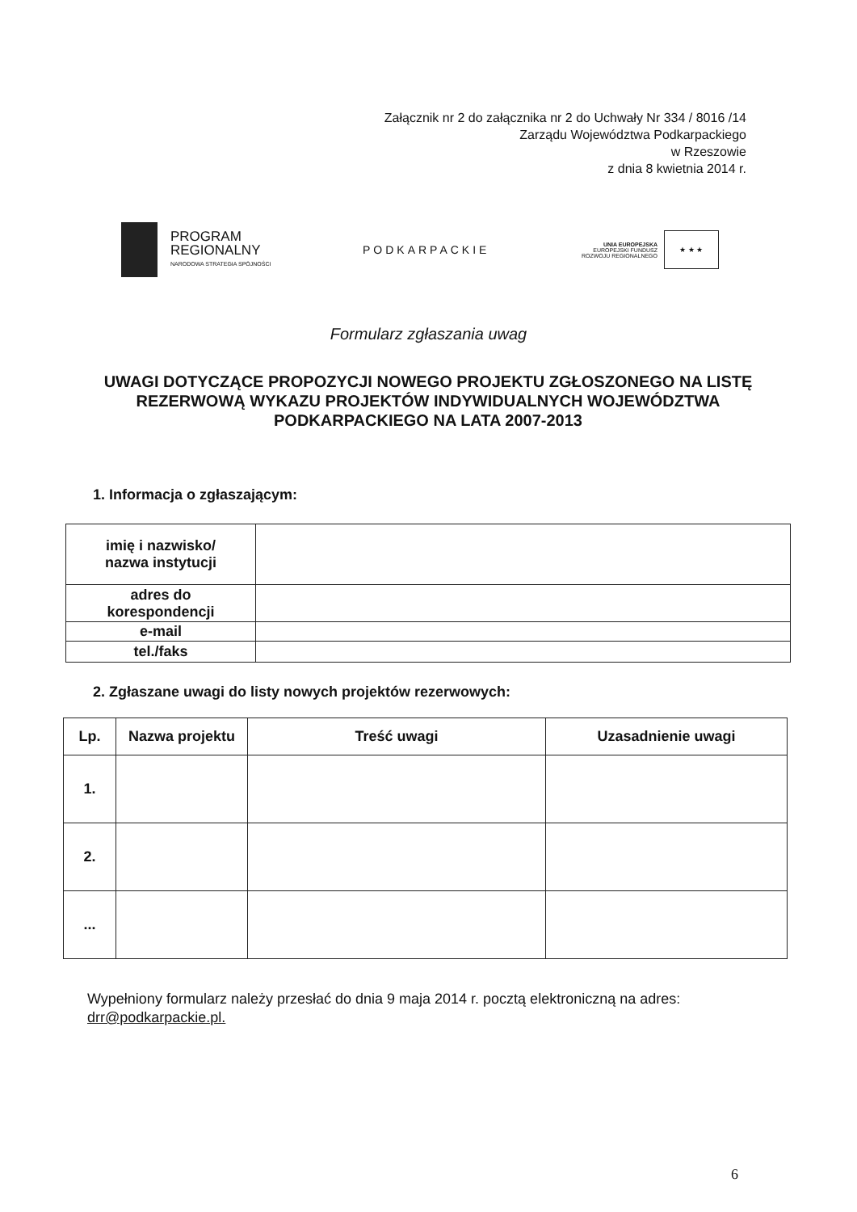Załącznik nr 2 do załącznika nr 2 do Uchwały Nr 334 / 8016 /14
Zarządu Województwa Podkarpackiego
w Rzeszowie
z dnia 8 kwietnia 2014 r.
PROGRAM
REGIONALNY
NARODOWA STRATEGIA SPÓJNOŚCI
PODKARPACKIE
UNIA EUROPEJSKA
EUROPEJSKI FUNDUSZ
ROZWOJU REGIONALNEGO
★ ★ ★
Formularz zgłaszania uwag
UWAGI DOTYCZĄCE PROPOZYCJI NOWEGO PROJEKTU ZGŁOSZONEGO NA LISTĘ REZERWOWĄ WYKAZU PROJEKTÓW INDYWIDUALNYCH WOJEWÓDZTWA PODKARPACKIEGO NA LATA 2007-2013
1. Informacja o zgłaszającym:
| imię i nazwisko/ nazwa instytucji | |
| adres do korespondencji | |
| e-mail | |
| tel./faks | |
2. Zgłaszane uwagi do listy nowych projektów rezerwowych:
| Lp. | Nazwa projektu | Treść uwagi | Uzasadnienie uwagi |
| --- | --- | --- | --- |
| 1. | | | |
| 2. | | | |
| ... | | | |
Wypełniony formularz należy przesłać do dnia 9 maja 2014 r. pocztą elektroniczną na adres:
drr@podkarpackie.pl.
6